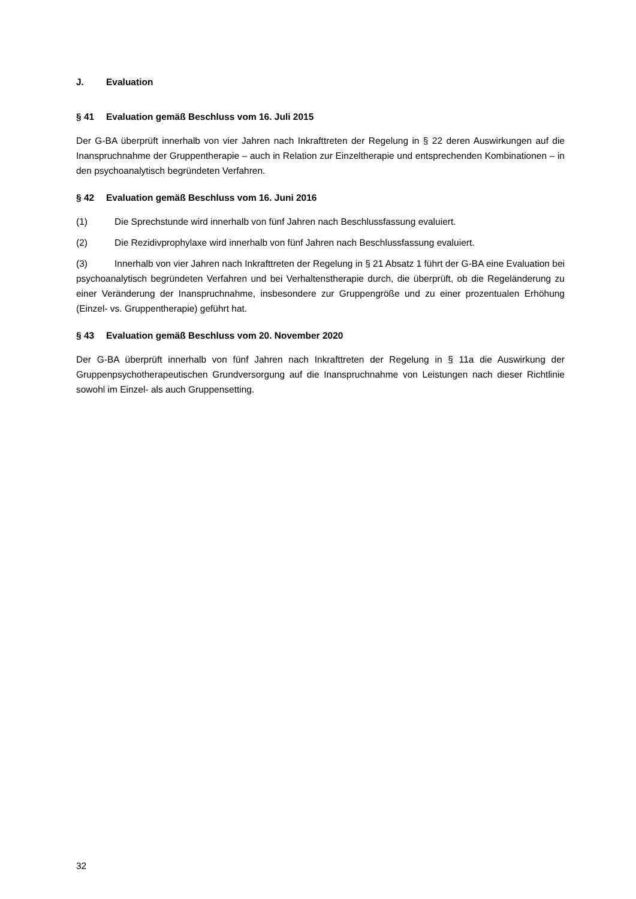J. Evaluation
§ 41 Evaluation gemäß Beschluss vom 16. Juli 2015
Der G-BA überprüft innerhalb von vier Jahren nach Inkrafttreten der Regelung in § 22 deren Auswirkungen auf die Inanspruchnahme der Gruppentherapie – auch in Relation zur Einzeltherapie und entsprechenden Kombinationen – in den psychoanalytisch begründeten Verfahren.
§ 42 Evaluation gemäß Beschluss vom 16. Juni 2016
(1) Die Sprechstunde wird innerhalb von fünf Jahren nach Beschlussfassung evaluiert.
(2) Die Rezidivprophylaxe wird innerhalb von fünf Jahren nach Beschlussfassung evaluiert.
(3) Innerhalb von vier Jahren nach Inkrafttreten der Regelung in § 21 Absatz 1 führt der G-BA eine Evaluation bei psychoanalytisch begründeten Verfahren und bei Verhaltenstherapie durch, die überprüft, ob die Regeländerung zu einer Veränderung der Inanspruchnahme, insbesondere zur Gruppengröße und zu einer prozentualen Erhöhung (Einzel- vs. Gruppentherapie) geführt hat.
§ 43 Evaluation gemäß Beschluss vom 20. November 2020
Der G-BA überprüft innerhalb von fünf Jahren nach Inkrafttreten der Regelung in § 11a die Auswirkung der Gruppenpsychotherapeutischen Grundversorgung auf die Inanspruchnahme von Leistungen nach dieser Richtlinie sowohl im Einzel- als auch Gruppensetting.
32